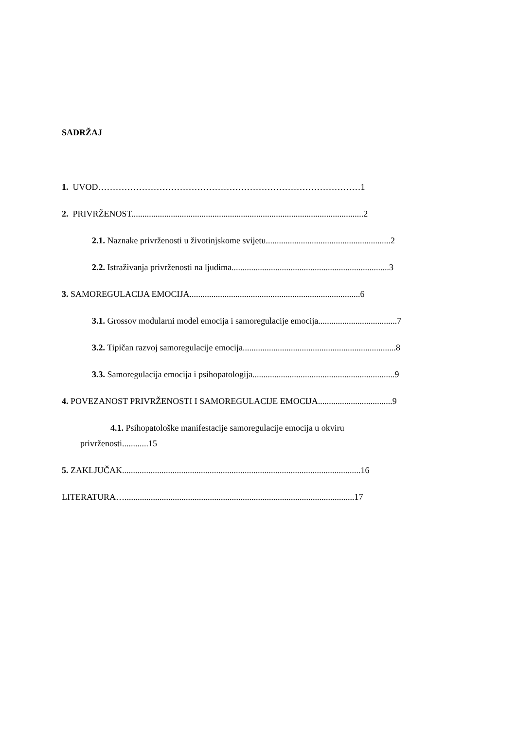SADRŽAJ
1. UVOD………………………………………………………………………………1
2. PRIVRŽENOST..........................................................................................................2
2.1. Naznake privrženosti u životinjskome svijetu.........................................................2
2.2. Istraživanja privrženosti na ljudima........................................................................3
3. SAMOREGULACIJA EMOCIJA..............................................................................6
3.1. Grossov modularni model emocija i samoregulacije emocija....................................7
3.2. Tipičan razvoj samoregulacije emocija......................................................................8
3.3. Samoregulacija emocija i psihopatologija.................................................................9
4. POVEZANOST PRIVRŽENOSTI I SAMOREGULACIJE EMOCIJA..................................9
4.1. Psihopatološke manifestacije samoregulacije emocija u okviru
privrženosti............15
5. ZAKLJUČAK.............................................................................................................16
LITERATURA….........................................................................................................17